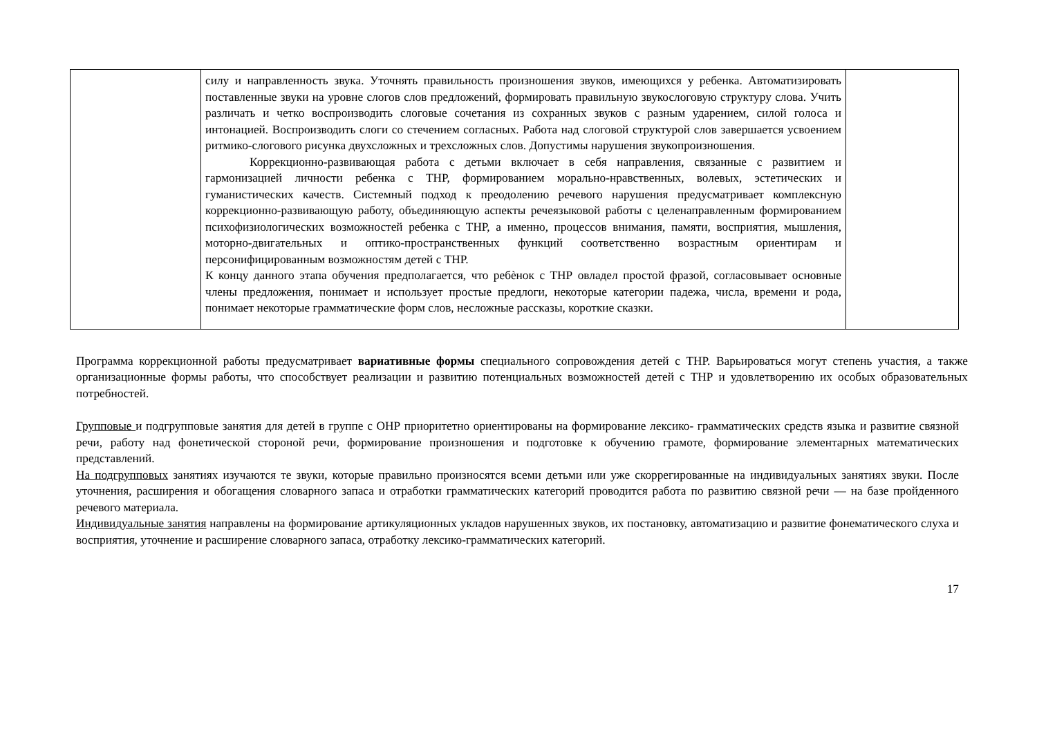| | силу и направленность звука. Уточнять правильность произношения звуков, имеющихся у ребенка. Автоматизировать поставленные звуки на уровне слогов слов предложений, формировать правильную звукослоговую структуру слова. Учить различать и четко воспроизводить слоговые сочетания из сохранных звуков с разным ударением, силой голоса и интонацией. Воспроизводить слоги со стечением согласных. Работа над слоговой структурой слов завершается усвоением ритмико-слогового рисунка двухсложных и трехсложных слов. Допустимы нарушения звукопроизношения. Коррекционно-развивающая работа с детьми включает в себя направления, связанные с развитием и гармонизацией личности ребенка с ТНР, формированием морально-нравственных, волевых, эстетических и гуманистических качеств. Системный подход к преодолению речевого нарушения предусматривает комплексную коррекционно-развивающую работу, объединяющую аспекты речеязыковой работы с целенаправленным формированием психофизиологических возможностей ребенка с ТНР, а именно, процессов внимания, памяти, восприятия, мышления, моторно-двигательных и оптико-пространственных функций соответственно возрастным ориентирам и персонифицированным возможностям детей с ТНР. К концу данного этапа обучения предполагается, что ребѐнок с ТНР овладел простой фразой, согласовывает основные члены предложения, понимает и использует простые предлоги, некоторые категории падежа, числа, времени и рода, понимает некоторые грамматические форм слов, несложные рассказы, короткие сказки. | |
Программа коррекционной работы предусматривает вариативные формы специального сопровождения детей с ТНР. Варьироваться могут степень участия, а также организационные формы работы, что способствует реализации и развитию потенциальных возможностей детей с ТНР и удовлетворению их особых образовательных потребностей.
Групповые и подгрупповые занятия для детей в группе с ОНР приоритетно ориентированы на формирование лексико- грамматических средств языка и развитие связной речи, работу над фонетической стороной речи, формирование произношения и подготовке к обучению грамоте, формирование элементарных математических представлений.
На подгрупповых занятиях изучаются те звуки, которые правильно произносятся всеми детьми или уже скоррегированные на индивидуальных занятиях звуки. После уточнения, расширения и обогащения словарного запаса и отработки грамматических категорий проводится работа по развитию связной речи — на базе пройденного речевого материала.
Индивидуальные занятия направлены на формирование артикуляционных укладов нарушенных звуков, их постановку, автоматизацию и развитие фонематического слуха и восприятия, уточнение и расширение словарного запаса, отработку лексико-грамматических категорий.
17